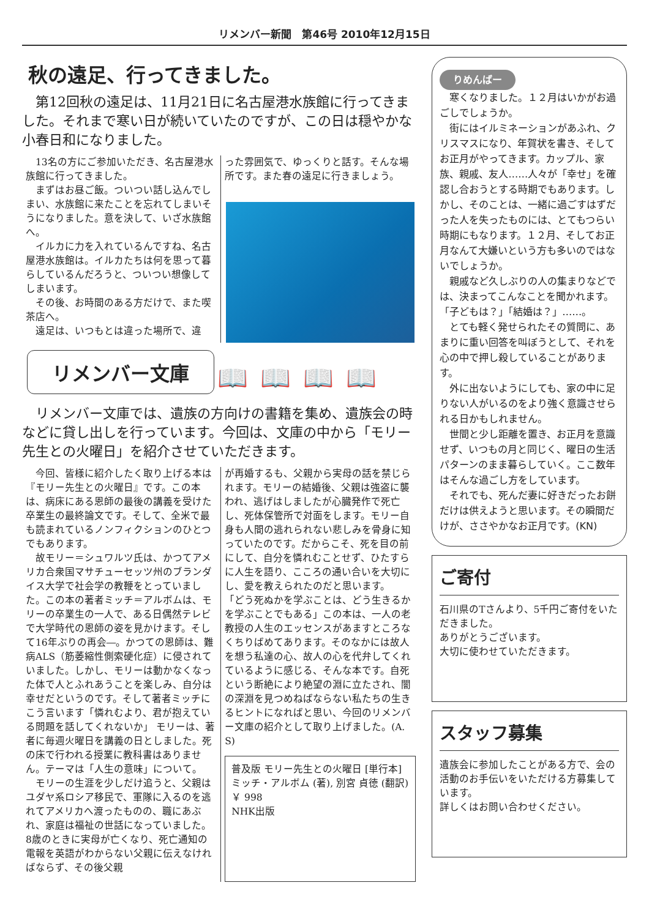リメンバー新聞　第46号 2010年12月15日
秋の遠足、行ってきました。
　第12回秋の遠足は、11月21日に名古屋港水族館に行ってきました。それまで寒い日が続いていたのですが、この日は穏やかな小春日和になりました。
　13名の方にご参加いただき、名古屋港水族館に行ってきました。
　まずはお昼ご飯。ついつい話し込んでしまい、水族館に来たことを忘れてしまいそうになりました。意を決して、いざ水族館へ。
　イルカに力を入れているんですね、名古屋港水族館は。イルカたちは何を思って暮らしているんだろうと、ついつい想像してしまいます。
　その後、お時間のある方だけで、また喫茶店へ。
　遠足は、いつもとは違った場所で、違
った雰囲気で、ゆっくりと話す。そんな場所です。また春の遠足に行きましょう。
リメンバー文庫 📖📖📖📖
　リメンバー文庫では、遺族の方向けの書籍を集め、遺族会の時などに貸し出しを行っています。今回は、文庫の中から「モリー先生との火曜日」を紹介させていただきます。
　今回、皆様に紹介したく取り上げる本は『モリー先生との火曜日』です。この本は、病床にある恩師の最後の講義を受けた卒業生の最終論文です。そして、全米で最も読まれているノンフィクションのひとつでもあります。
　故モリー＝シュワルツ氏は、かつてアメリカ合衆国マサチューセッツ州のブランダイス大学で社会学の教鞭をとっていました。この本の著者ミッチ＝アルボムは、モリーの卒業生の一人で、ある日偶然テレビで大学時代の恩師の姿を見かけます。そして16年ぶりの再会―。かつての恩師は、難病ALS（筋萎縮性側索硬化症）に侵されていました。しかし、モリーは動かなくなった体で人とふれあうことを楽しみ、自分は幸せだというのです。そして著者ミッチにこう言います「憐れむより、君が抱えている問題を話してくれないか」 モリーは、著者に毎週火曜日を講義の日としました。死の床で行われる授業に教科書はありません。テーマは「人生の意味」について。
　モリーの生涯を少しだけ追うと、父親はユダヤ系ロシア移民で、軍隊に入るのを逃れてアメリカへ渡ったものの、職にあぶれ、家庭は福祉の世話になっていました。8歳のときに実母が亡くなり、死亡通知の電報を英語がわからない父親に伝えなければならず、その後父親
が再婚するも、父親から実母の話を禁じられます。モリーの結婚後、父親は強盗に襲われ、逃げはしましたが心臓発作で死亡し、死体保管所で対面をします。モリー自身も人間の逃れられない悲しみを骨身に知っていたのです。だからこそ、死を目の前にして、自分を憐れむことせず、ひたすらに人生を語り、こころの通い合いを大切にし、愛を教えられたのだと思います。
「どう死ぬかを学ぶことは、どう生きるかを学ぶことでもある」この本は、一人の老教授の人生のエッセンスがあますところなくちりばめてあります。そのなかには故人を想う私達の心、故人の心を代弁してくれているように感じる、そんな本です。自死という断絶により絶望の淵に立たされ、闇の深淵を見つめねばならない私たちの生きるヒントになればと思い、今回のリメンバー文庫の紹介として取り上げました。(A. S)
普及版 モリー先生との火曜日 [単行本]
ミッチ・アルボム (著), 別宮 貞徳 (翻訳)
￥ 998
NHK出版
りめんばー
　寒くなりました。１２月はいかがお過ごしでしょうか。
　街にはイルミネーションがあふれ、クリスマスになり、年賀状を書き、そしてお正月がやってきます。カップル、家族、親戚、友人……人々が「幸せ」を確認し合おうとする時期でもあります。しかし、そのことは、一緒に過ごすはずだった人を失ったものには、とてもつらい時期にもなります。１２月、そしてお正月なんて大嫌いという方も多いのではないでしょうか。
　親戚など久しぶりの人の集まりなどでは、決まってこんなことを聞かれます。
「子どもは？」「結婚は？」……。
　とても軽く発せられたその質問に、あまりに重い回答を叫ぼうとして、それを心の中で押し殺していることがあります。
　外に出ないようにしても、家の中に足りない人がいるのをより強く意識させられる日かもしれません。
　世間と少し距離を置き、お正月を意識せず、いつもの月と同じく、曜日の生活パターンのまま暮らしていく。ここ数年はそんな過ごし方をしています。
　それでも、死んだ妻に好きだったお餅だけは供えようと思います。その瞬間だけが、ささやかなお正月です。(KN)
ご寄付
石川県のTさんより、5千円ご寄付をいただきました。
ありがとうございます。
大切に使わせていただきます。
スタッフ募集
遺族会に参加したことがある方で、会の活動のお手伝いをいただける方募集しています。
詳しくはお問い合わせください。